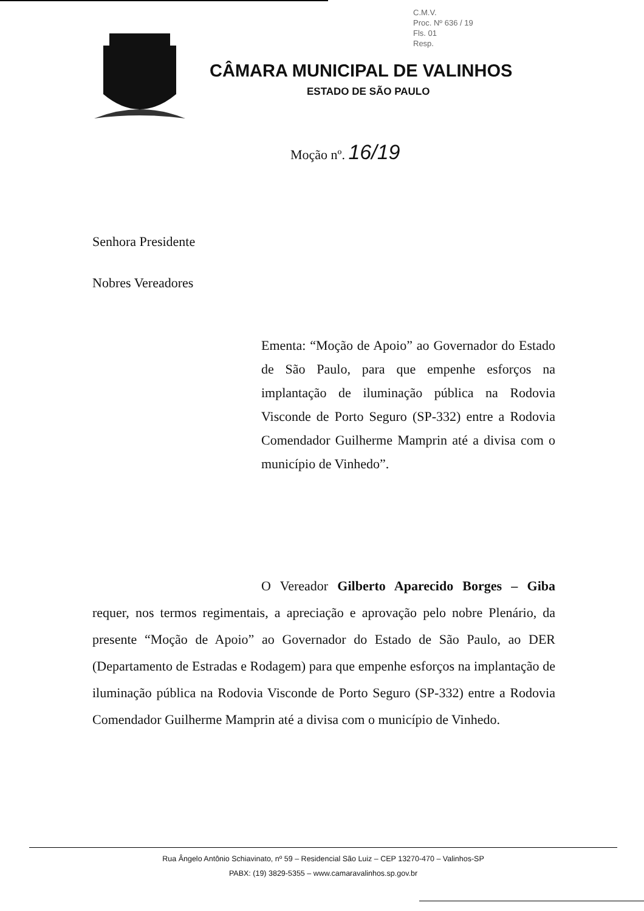C.M.V.
Proc. Nº 636 / 19
Fls. 01
Resp.
CÂMARA MUNICIPAL DE VALINHOS
ESTADO DE SÃO PAULO
Moção nº. 16/19
Senhora Presidente
Nobres Vereadores
Ementa: “Moção de Apoio” ao Governador do Estado de São Paulo, para que empenhe esforços na implantação de iluminação pública na Rodovia Visconde de Porto Seguro (SP-332) entre a Rodovia Comendador Guilherme Mamprin até a divisa com o município de Vinhedo”.
O Vereador Gilberto Aparecido Borges – Giba requer, nos termos regimentais, a apreciação e aprovação pelo nobre Plenário, da presente “Moção de Apoio” ao Governador do Estado de São Paulo, ao DER (Departamento de Estradas e Rodagem) para que empenhe esforços na implantação de iluminação pública na Rodovia Visconde de Porto Seguro (SP-332) entre a Rodovia Comendador Guilherme Mamprin até a divisa com o município de Vinhedo.
Rua Ângelo Antônio Schiavinato, nº 59 – Residencial São Luiz – CEP 13270-470 – Valinhos-SP
PABX: (19) 3829-5355 – www.camaravalinhos.sp.gov.br